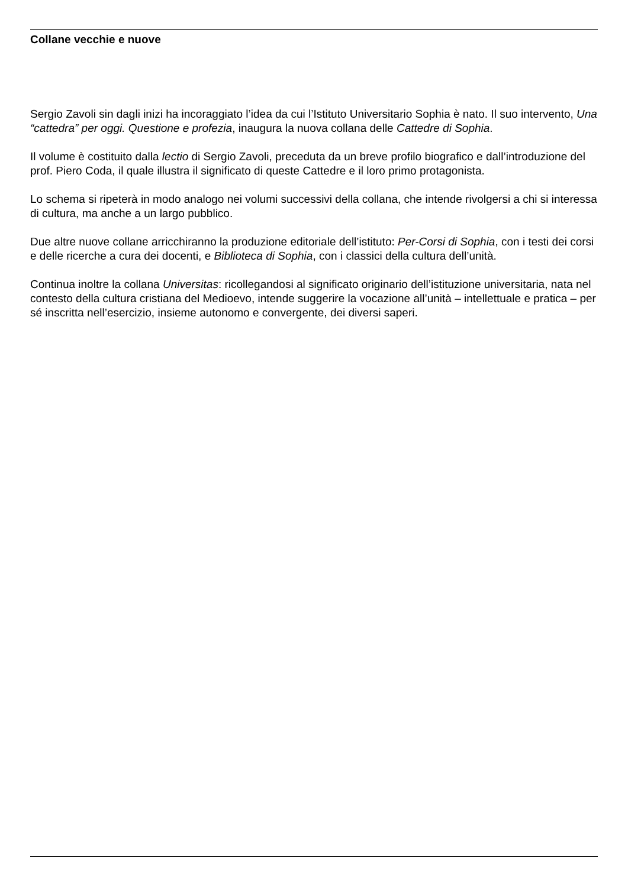Collane vecchie e nuove
Sergio Zavoli sin dagli inizi ha incoraggiato l’idea da cui l’Istituto Universitario Sophia è nato. Il suo intervento, Una “cattedra” per oggi. Questione e profezia, inaugura la nuova collana delle Cattedre di Sophia.
Il volume è costituito dalla lectio di Sergio Zavoli, preceduta da un breve profilo biografico e dall’introduzione del prof. Piero Coda, il quale illustra il significato di queste Cattedre e il loro primo protagonista.
Lo schema si ripeterà in modo analogo nei volumi successivi della collana, che intende rivolgersi a chi si interessa di cultura, ma anche a un largo pubblico.
Due altre nuove collane arricchiranno la produzione editoriale dell’istituto: Per-Corsi di Sophia, con i testi dei corsi e delle ricerche a cura dei docenti, e Biblioteca di Sophia, con i classici della cultura dell’unità.
Continua inoltre la collana Universitas: ricollegandosi al significato originario dell’istituzione universitaria, nata nel contesto della cultura cristiana del Medioevo, intende suggerire la vocazione all’unità – intellettuale e pratica – per sé inscritta nell’esercizio, insieme autonomo e convergente, dei diversi saperi.